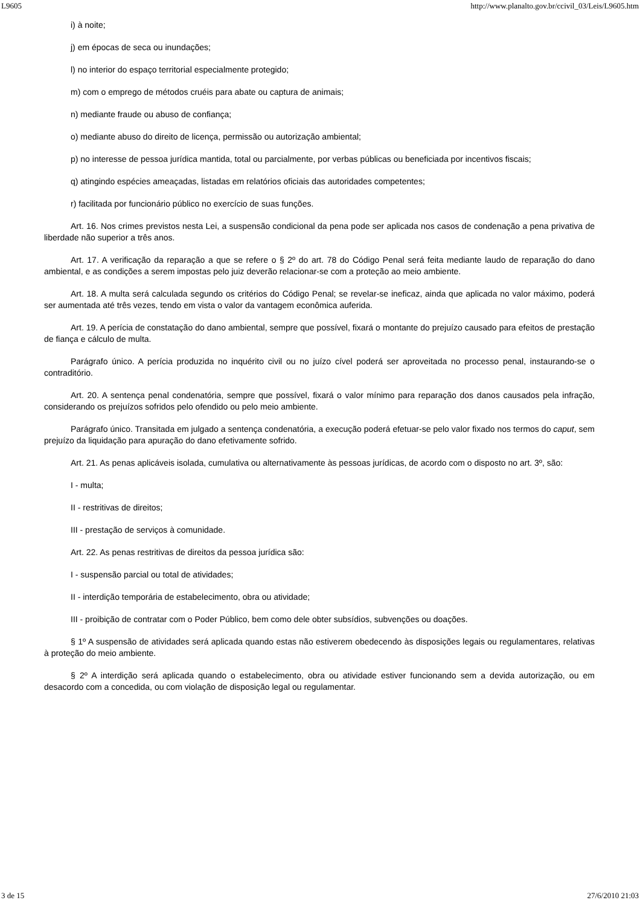L9605 http://www.planalto.gov.br/ccivil_03/Leis/L9605.htm
i) à noite;
j) em épocas de seca ou inundações;
l) no interior do espaço territorial especialmente protegido;
m) com o emprego de métodos cruéis para abate ou captura de animais;
n) mediante fraude ou abuso de confiança;
o) mediante abuso do direito de licença, permissão ou autorização ambiental;
p) no interesse de pessoa jurídica mantida, total ou parcialmente, por verbas públicas ou beneficiada por incentivos fiscais;
q) atingindo espécies ameaçadas, listadas em relatórios oficiais das autoridades competentes;
r) facilitada por funcionário público no exercício de suas funções.
Art. 16. Nos crimes previstos nesta Lei, a suspensão condicional da pena pode ser aplicada nos casos de condenação a pena privativa de liberdade não superior a três anos.
Art. 17. A verificação da reparação a que se refere o § 2º do art. 78 do Código Penal será feita mediante laudo de reparação do dano ambiental, e as condições a serem impostas pelo juiz deverão relacionar-se com a proteção ao meio ambiente.
Art. 18. A multa será calculada segundo os critérios do Código Penal; se revelar-se ineficaz, ainda que aplicada no valor máximo, poderá ser aumentada até três vezes, tendo em vista o valor da vantagem econômica auferida.
Art. 19. A perícia de constatação do dano ambiental, sempre que possível, fixará o montante do prejuízo causado para efeitos de prestação de fiança e cálculo de multa.
Parágrafo único. A perícia produzida no inquérito civil ou no juízo cível poderá ser aproveitada no processo penal, instaurando-se o contraditório.
Art. 20. A sentença penal condenatória, sempre que possível, fixará o valor mínimo para reparação dos danos causados pela infração, considerando os prejuízos sofridos pelo ofendido ou pelo meio ambiente.
Parágrafo único. Transitada em julgado a sentença condenatória, a execução poderá efetuar-se pelo valor fixado nos termos do caput, sem prejuízo da liquidação para apuração do dano efetivamente sofrido.
Art. 21. As penas aplicáveis isolada, cumulativa ou alternativamente às pessoas jurídicas, de acordo com o disposto no art. 3º, são:
I - multa;
II - restritivas de direitos;
III - prestação de serviços à comunidade.
Art. 22. As penas restritivas de direitos da pessoa jurídica são:
I - suspensão parcial ou total de atividades;
II - interdição temporária de estabelecimento, obra ou atividade;
III - proibição de contratar com o Poder Público, bem como dele obter subsídios, subvenções ou doações.
§ 1º A suspensão de atividades será aplicada quando estas não estiverem obedecendo às disposições legais ou regulamentares, relativas à proteção do meio ambiente.
§ 2º A interdição será aplicada quando o estabelecimento, obra ou atividade estiver funcionando sem a devida autorização, ou em desacordo com a concedida, ou com violação de disposição legal ou regulamentar.
3 de 15 27/6/2010 21:03